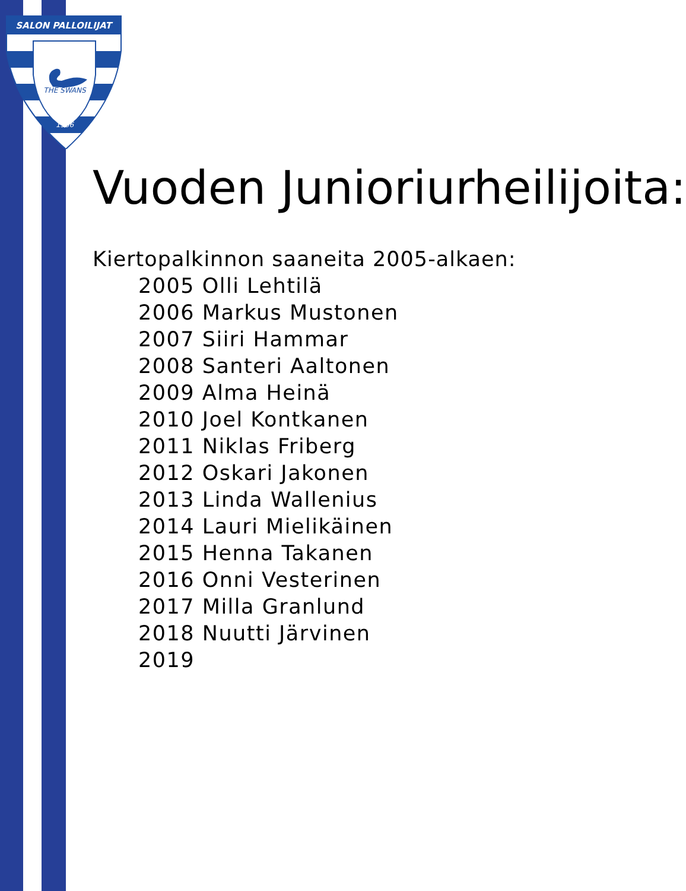SALON PALLOILIJAT
THE SWANS
1956
Vuoden Junioriurheilijoita:
Kiertopalkinnon saaneita 2005-alkaen:
2005 Olli Lehtilä
2006 Markus Mustonen
2007 Siiri Hammar
2008 Santeri Aaltonen
2009 Alma Heinä
2010 Joel Kontkanen
2011 Niklas Friberg
2012 Oskari Jakonen
2013 Linda Wallenius
2014 Lauri Mielikäinen
2015 Henna Takanen
2016 Onni Vesterinen
2017 Milla Granlund
2018 Nuutti Järvinen
2019